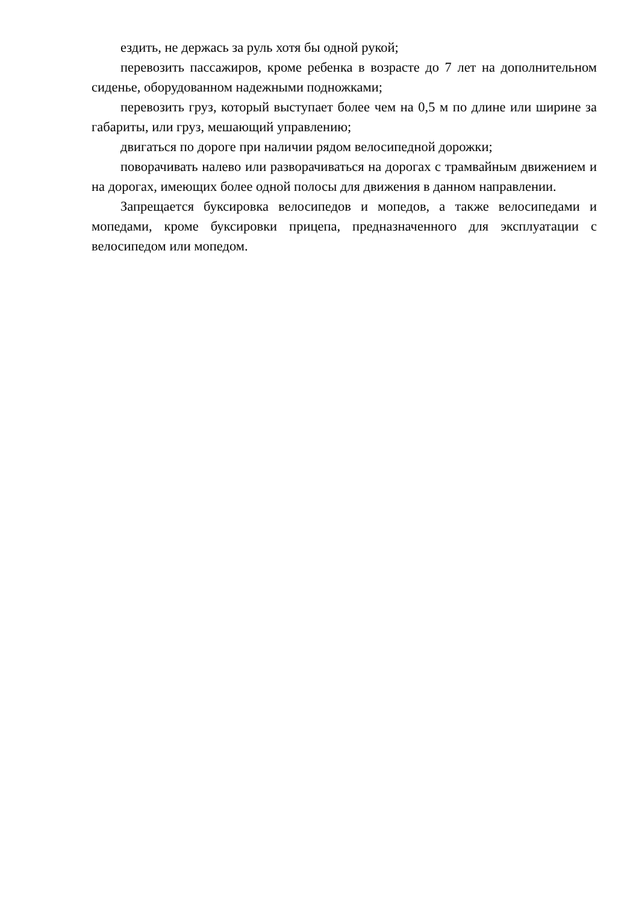ездить, не держась за руль хотя бы одной рукой;
перевозить пассажиров, кроме ребенка в возрасте до 7 лет на дополнительном сиденье, оборудованном надежными подножками;
перевозить груз, который выступает более чем на 0,5 м по длине или ширине за габариты, или груз, мешающий управлению;
двигаться по дороге при наличии рядом велосипедной дорожки;
поворачивать налево или разворачиваться на дорогах с трамвайным движением и на дорогах, имеющих более одной полосы для движения в данном направлении.
Запрещается буксировка велосипедов и мопедов, а также велосипедами и мопедами, кроме буксировки прицепа, предназначенного для эксплуатации с велосипедом или мопедом.